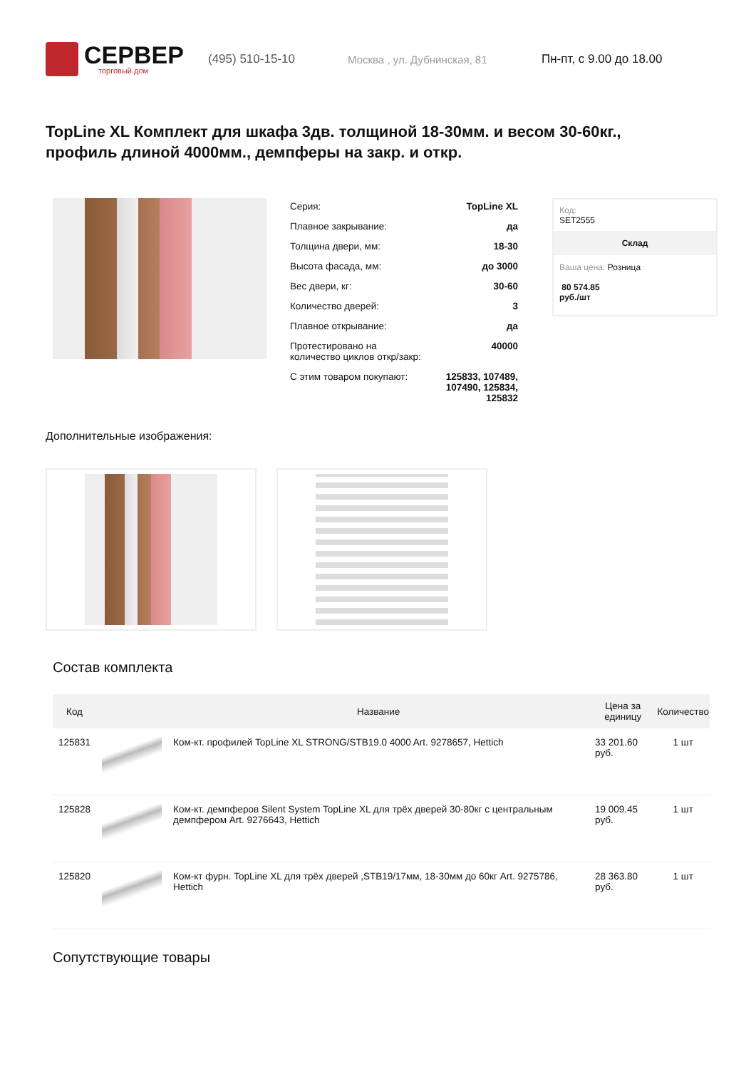СЕРВЕР
торговый дом
(495) 510-15-10 Москва , ул. Дубнинская, 81 Пн-пт, с 9.00 до 18.00
TopLine XL Комплект для шкафа 3дв. толщиной 18-30мм. и весом 30-60кг., профиль длиной 4000мм., демпферы на закр. и откр.
| Серия: | TopLine XL |
| Плавное закрывание: | да |
| Толщина двери, мм: | 18-30 |
| Высота фасада, мм: | до 3000 |
| Вес двери, кг: | 30-60 |
| Количество дверей: | 3 |
| Плавное открывание: | да |
| Протестировано на количество циклов откр/закр: | 40000 |
| С этим товаром покупают: | 125833, 107489, 107490, 125834, 125832 |
Код:
SET2555
Склад
Ваша цена: Розница
80 574.85
руб./шт
Дополнительные изображения:
Состав комплекта
| Код | | Название | Цена за единицу | Количество |
| --- | --- | --- | --- | --- |
| 125831 | | Ком-кт. профилей TopLine XL STRONG/STB19.0 4000 Art. 9278657, Hettich | 33 201.60 руб. | 1 шт |
| 125828 | | Ком-кт. демпферов Silent System TopLine XL для трёх дверей 30-80кг с центральным демпфером Art. 9276643, Hettich | 19 009.45 руб. | 1 шт |
| 125820 | | Ком-кт фурн. TopLine XL для трёх дверей ,STB19/17мм, 18-30мм до 60кг Art. 9275786, Hettich | 28 363.80 руб. | 1 шт |
Сопутствующие товары